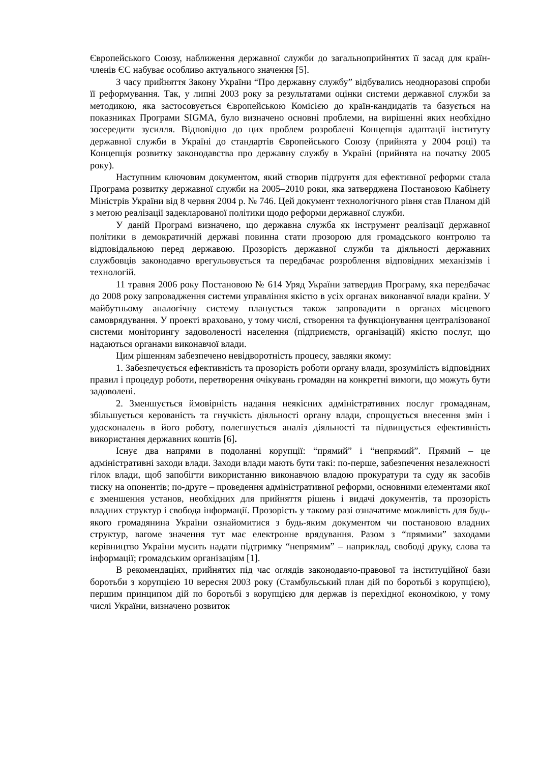Європейського Союзу, наближення державної служби до загальноприйнятих її засад для країн-членів ЄС набуває особливо актуального значення [5].
З часу прийняття Закону України “Про державну службу” відбувались неодноразові спроби її реформування. Так, у липні 2003 року за результатами оцінки системи державної служби за методикою, яка застосовується Європейською Комісією до країн-кандидатів та базується на показниках Програми SIGMA, було визначено основні проблеми, на вирішенні яких необхідно зосередити зусилля. Відповідно до цих проблем розроблені Концепція адаптації інституту державної служби в Україні до стандартів Європейського Союзу (прийнята у 2004 році) та Концепція розвитку законодавства про державну службу в Україні (прийнята на початку 2005 року).
Наступним ключовим документом, який створив підґрунтя для ефективної реформи стала Програма розвитку державної служби на 2005–2010 роки, яка затверджена Постановою Кабінету Міністрів України від 8 червня 2004 р. № 746. Цей документ технологічного рівня став Планом дій з метою реалізації задекларованої політики щодо реформи державної служби.
У даній Програмі визначено, що державна служба як інструмент реалізації державної політики в демократичній державі повинна стати прозорою для громадського контролю та відповідальною перед державою. Прозорість державної служби та діяльності державних службовців законодавчо врегульовується та передбачає розроблення відповідних механізмів і технологій.
11 травня 2006 року Постановою № 614 Уряд України затвердив Програму, яка передбачає до 2008 року запровадження системи управління якістю в усіх органах виконавчої влади країни. У майбутньому аналогічну систему планується також запровадити в органах місцевого самоврядування. У проекті враховано, у тому числі, створення та функціонування централізованої системи моніторингу задоволеності населення (підприємств, організацій) якістю послуг, що надаються органами виконавчої влади.
Цим рішенням забезпечено невідворотність процесу, завдяки якому:
1. Забезпечується ефективність та прозорість роботи органу влади, зрозумілість відповідних правил і процедур роботи, перетворення очікувань громадян на конкретні вимоги, що можуть бути задоволені.
2. Зменшується ймовірність надання неякісних адміністративних послуг громадянам, збільшується керованість та гнучкість діяльності органу влади, спрощується внесення змін і удосконалень в його роботу, полегшується аналіз діяльності та підвищується ефективність використання державних коштів [6].
Існує два напрями в подоланні корупції: “прямий” і “непрямий”. Прямий – це адміністративні заходи влади. Заходи влади мають бути такі: по-перше, забезпечення незалежності гілок влади, щоб запобігти використанню виконавчою владою прокуратури та суду як засобів тиску на опонентів; по-друге – проведення адміністративної реформи, основними елементами якої є зменшення установ, необхідних для прийняття рішень і видачі документів, та прозорість владних структур і свобода інформації. Прозорість у такому разі означатиме можливість для будь-якого громадянина України ознайомитися з будь-яким документом чи постановою владних структур, вагоме значення тут має електронне врядування. Разом з “прямими” заходами керівництво України мусить надати підтримку “непрямим” – наприклад, свободі друку, слова та інформації; громадським організаціям [1].
В рекомендаціях, прийнятих під час оглядів законодавчо-правової та інституційної бази боротьби з корупцією 10 вересня 2003 року (Стамбульський план дій по боротьбі з корупцією), першим принципом дій по боротьбі з корупцією для держав із перехідної економікою, у тому числі України, визначено розвиток